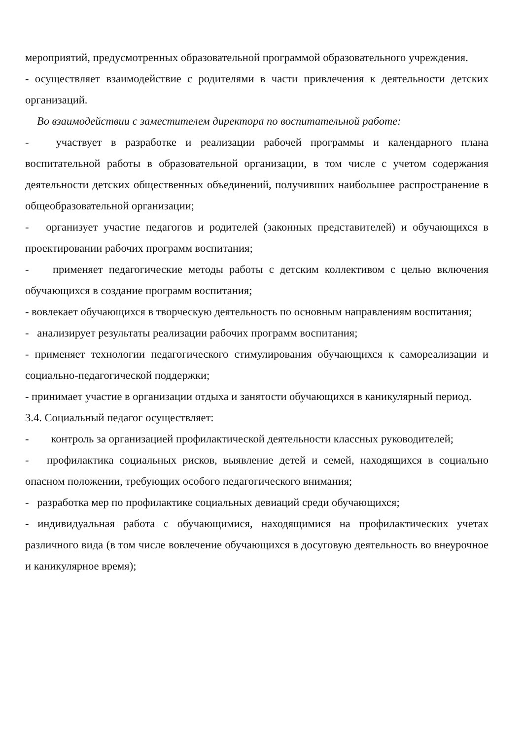мероприятий, предусмотренных образовательной программой образовательного учреждения.
- осуществляет взаимодействие с родителями в части привлечения к деятельности детских организаций.
Во взаимодействии с заместителем директора по воспитательной работе:
- участвует в разработке и реализации рабочей программы и календарного плана воспитательной работы в образовательной организации, в том числе с учетом содержания деятельности детских общественных объединений, получивших наибольшее распространение в общеобразовательной организации;
- организует участие педагогов и родителей (законных представителей) и обучающихся в проектировании рабочих программ воспитания;
- применяет педагогические методы работы с детским коллективом с целью включения обучающихся в создание программ воспитания;
- вовлекает обучающихся в творческую деятельность по основным направлениям воспитания;
- анализирует результаты реализации рабочих программ воспитания;
- применяет технологии педагогического стимулирования обучающихся к самореализации и социально-педагогической поддержки;
- принимает участие в организации отдыха и занятости обучающихся в каникулярный период.
3.4. Социальный педагог осуществляет:
- контроль за организацией профилактической деятельности классных руководителей;
- профилактика социальных рисков, выявление детей и семей, находящихся в социально опасном положении, требующих особого педагогического внимания;
- разработка мер по профилактике социальных девиаций среди обучающихся;
- индивидуальная работа с обучающимися, находящимися на профилактических учетах различного вида (в том числе вовлечение обучающихся в досуговую деятельность во внеурочное и каникулярное время);